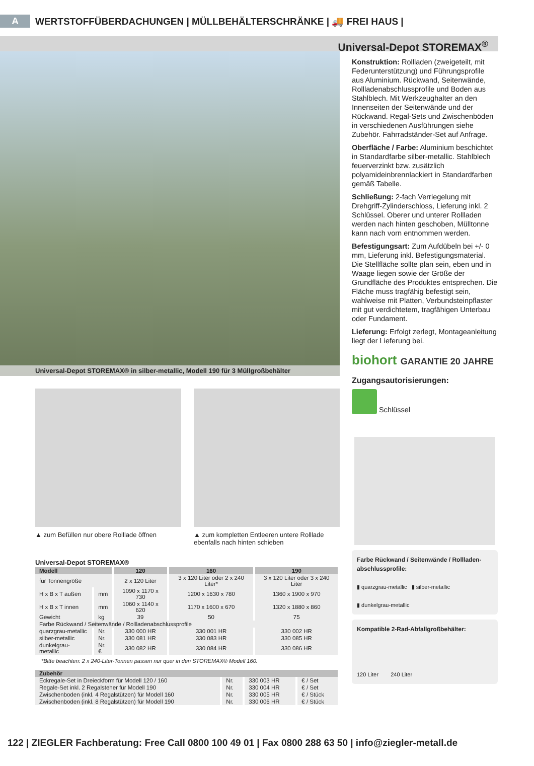A WERTSTOFFÜBERDACHUNGEN | MÜLLBEHÄLTERSCHRÄNKE | 🚚 FREI HAUS |
Universal-Depot STOREMAX<sup>®</sup>
Universal-Depot STOREMAX® in silber-metallic, Modell 190 für 3 Müllgroßbehälter
▲ zum Befüllen nur obere Rolllade öffnen
▲ zum kompletten Entleeren untere Rolllade ebenfalls nach hinten schieben
Universal-Depot STOREMAX®
| Modell | | 120 | 160 | 190 |
| --- | --- | --- | --- | --- |
| für Tonnengröße | | 2 x 120 Liter | 3 x 120 Liter oder 2 x 240 Liter* | 3 x 120 Liter oder 3 x 240 Liter |
| H x B x T außen | mm | 1090 x 1170 x 730 | 1200 x 1630 x 780 | 1360 x 1900 x 970 |
| H x B x T innen | mm | 1060 x 1140 x 620 | 1170 x 1600 x 670 | 1320 x 1880 x 860 |
| Gewicht | kg | 39 | 50 | 75 |
| Farbe Rückwand / Seitenwände / Rollladenabschlussprofile | | | | |
| quarzgrau-metallic | Nr. | 330 000 HR | 330 001 HR | 330 002 HR |
| silber-metallic | Nr. | 330 081 HR | 330 083 HR | 330 085 HR |
| dunkelgrau-metallic | Nr. € | 330 082 HR | 330 084 HR | 330 086 HR |
*Bitte beachten: 2 x 240-Liter-Tonnen passen nur quer in den STOREMAX® Modell 160.
| Zubehör | | | |
| --- | --- | --- | --- |
| Eckregale-Set in Dreieckform für Modell 120 / 160 | Nr. | 330 003 HR | € / Set |
| Regale-Set inkl. 2 Regalsteher für Modell 190 | Nr. | 330 004 HR | € / Set |
| Zwischenboden (inkl. 4 Regalstützen) für Modell 160 | Nr. | 330 005 HR | € / Stück |
| Zwischenboden (inkl. 8 Regalstützen) für Modell 190 | Nr. | 330 006 HR | € / Stück |
Konstruktion: Rollladen (zweigeteilt, mit Federunterstützung) und Führungsprofile aus Aluminium. Rückwand, Seitenwände, Rollladenabschlussprofile und Boden aus Stahlblech. Mit Werkzeughalter an den Innenseiten der Seitenwände und der Rückwand. Regal-Sets und Zwischenböden in verschiedenen Ausführungen siehe Zubehör. Fahrradständer-Set auf Anfrage.
Oberfläche / Farbe: Aluminium beschichtet in Standardfarbe silber-metallic. Stahlblech feuerverzinkt bzw. zusätzlich polyamideinbrennlackiert in Standardfarben gemäß Tabelle.
Schließung: 2-fach Verriegelung mit Drehgriff-Zylinderschloss, Lieferung inkl. 2 Schlüssel. Oberer und unterer Rollladen werden nach hinten geschoben, Mülltonne kann nach vorn entnommen werden.
Befestigungsart: Zum Aufdübeln bei +/- 0 mm, Lieferung inkl. Befestigungsmaterial. Die Stellfläche sollte plan sein, eben und in Waage liegen sowie der Größe der Grundfläche des Produktes entsprechen. Die Fläche muss tragfähig befestigt sein, wahlweise mit Platten, Verbundsteinpflaster mit gut verdichtetem, tragfähigen Unterbau oder Fundament.
Lieferung: Erfolgt zerlegt, Montageanleitung liegt der Lieferung bei.
biohort GARANTIE 20 JAHRE
Zugangsautorisierungen:
Schlüssel
Farbe Rückwand / Seitenwände / Rollladen-abschlussprofile:
▮ quarzgrau-metallic ▮ silber-metallic
▮ dunkelgrau-metallic
Kompatible 2-Rad-Abfallgroßbehälter:
120 Liter 240 Liter
122 | ZIEGLER Fachberatung: Free Call 0800 100 49 01 | Fax 0800 288 63 50 | info@ziegler-metall.de